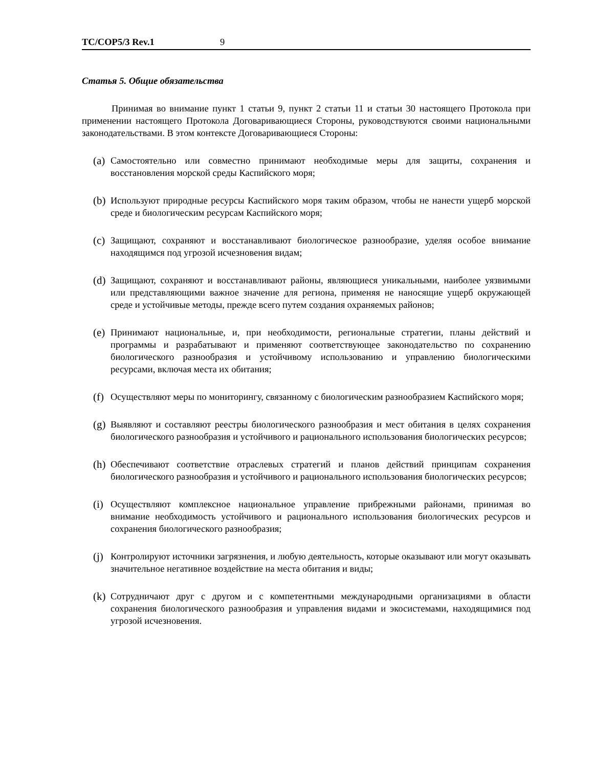TC/COP5/3 Rev.1 9
Статья 5. Общие обязательства
Принимая во внимание пункт 1 статьи 9, пункт 2 статьи 11 и статьи 30 настоящего Протокола при применении настоящего Протокола Договаривающиеся Стороны, руководствуются своими национальными законодательствами. В этом контексте Договаривающиеся Стороны:
(a) Самостоятельно или совместно принимают необходимые меры для защиты, сохранения и восстановления морской среды Каспийского моря;
(b) Используют природные ресурсы Каспийского моря таким образом, чтобы не нанести ущерб морской среде и биологическим ресурсам Каспийского моря;
(c) Защищают, сохраняют и восстанавливают биологическое разнообразие, уделяя особое внимание находящимся под угрозой исчезновения видам;
(d) Защищают, сохраняют и восстанавливают районы, являющиеся уникальными, наиболее уязвимыми или представляющими важное значение для региона, применяя не наносящие ущерб окружающей среде и устойчивые методы, прежде всего путем создания охраняемых районов;
(e) Принимают национальные, и, при необходимости, региональные стратегии, планы действий и программы и разрабатывают и применяют соответствующее законодательство по сохранению биологического разнообразия и устойчивому использованию и управлению биологическими ресурсами, включая места их обитания;
(f) Осуществляют меры по мониторингу, связанному с биологическим разнообразием Каспийского моря;
(g) Выявляют и составляют реестры биологического разнообразия и мест обитания в целях сохранения биологического разнообразия и устойчивого и рационального использования биологических ресурсов;
(h) Обеспечивают соответствие отраслевых стратегий и планов действий принципам сохранения биологического разнообразия и устойчивого и рационального использования биологических ресурсов;
(i) Осуществляют комплексное национальное управление прибрежными районами, принимая во внимание необходимость устойчивого и рационального использования биологических ресурсов и сохранения биологического разнообразия;
(j) Контролируют источники загрязнения, и любую деятельность, которые оказывают или могут оказывать значительное негативное воздействие на места обитания и виды;
(k) Сотрудничают друг с другом и с компетентными международными организациями в области сохранения биологического разнообразия и управления видами и экосистемами, находящимися под угрозой исчезновения.